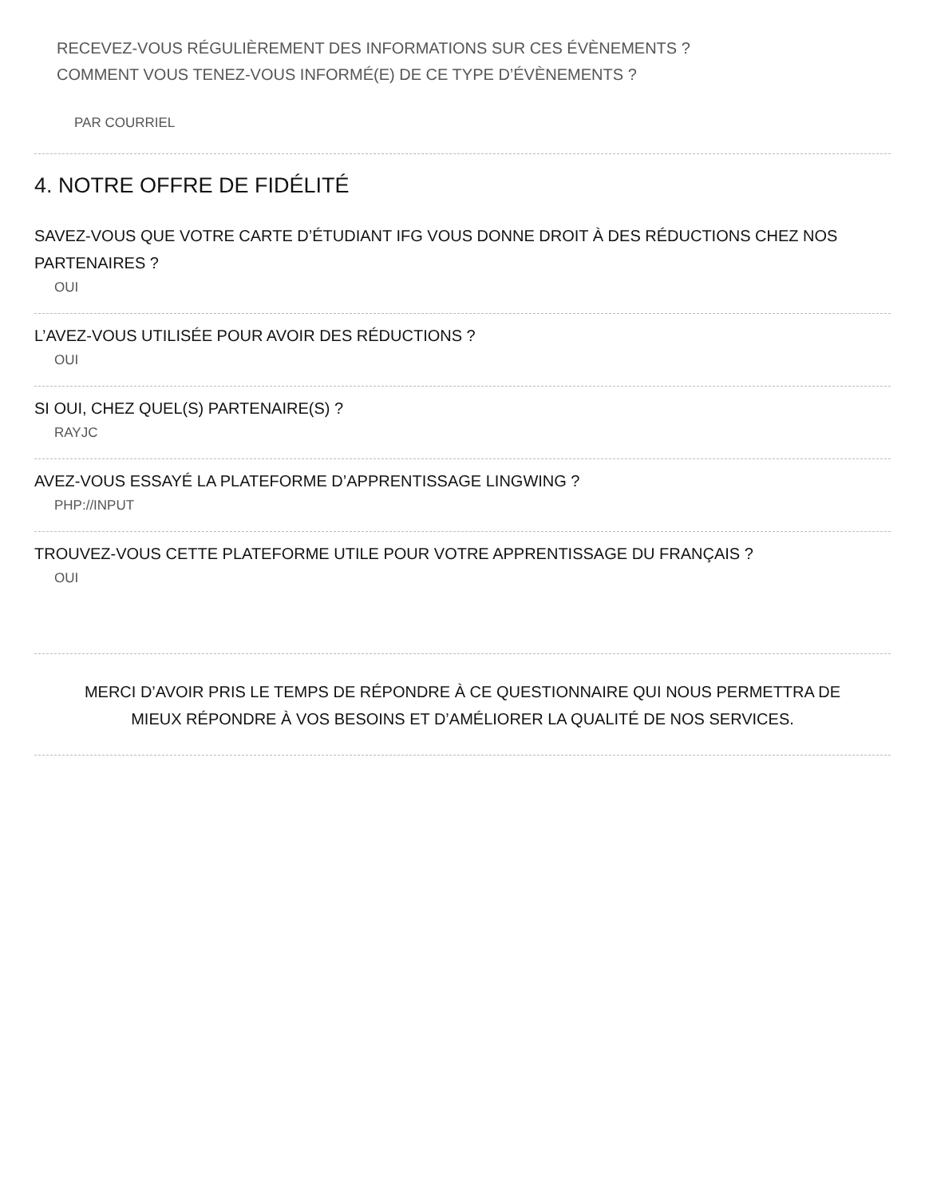RECEVEZ-VOUS RÉGULIÈREMENT DES INFORMATIONS SUR CES ÉVÈNEMENTS ?
COMMENT VOUS TENEZ-VOUS INFORMÉ(E) DE CE TYPE D’ÉVÈNEMENTS ?
PAR COURRIEL
4. NOTRE OFFRE DE FIDÉLITÉ
SAVEZ-VOUS QUE VOTRE CARTE D’ÉTUDIANT IFG VOUS DONNE DROIT À DES RÉDUCTIONS CHEZ NOS PARTENAIRES ?
OUI
L’AVEZ-VOUS UTILISÉE POUR AVOIR DES RÉDUCTIONS ?
OUI
SI OUI, CHEZ QUEL(S) PARTENAIRE(S) ?
RAYJC
AVEZ-VOUS ESSAYÉ LA PLATEFORME D’APPRENTISSAGE LINGWING ?
PHP://INPUT
TROUVEZ-VOUS CETTE PLATEFORME UTILE POUR VOTRE APPRENTISSAGE DU FRANÇAIS ?
OUI
MERCI D’AVOIR PRIS LE TEMPS DE RÉPONDRE À CE QUESTIONNAIRE QUI NOUS PERMETTRA DE MIEUX RÉPONDRE À VOS BESOINS ET D’AMÉLIORER LA QUALITÉ DE NOS SERVICES.